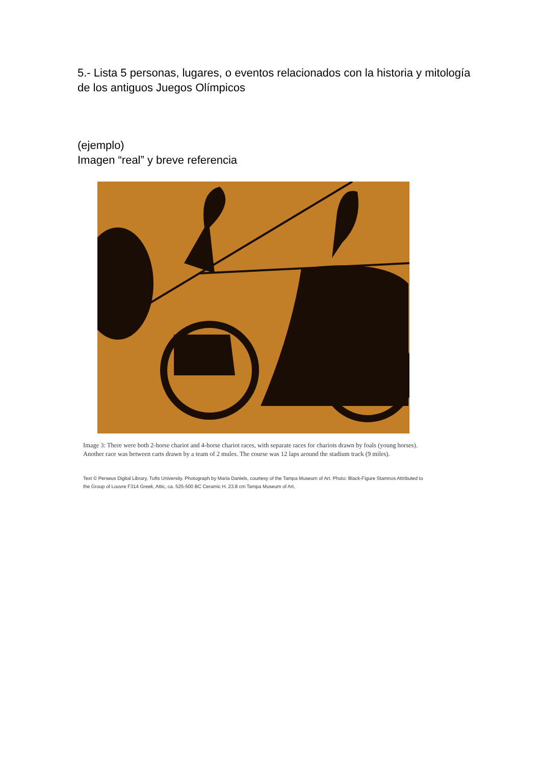5.- Lista 5 personas, lugares, o eventos relacionados con la historia y mitología de los antiguos Juegos Olímpicos
(ejemplo)
Imagen “real” y breve referencia
Image 3: There were both 2-horse chariot and 4-horse chariot races, with separate races for chariots drawn by foals (young horses). Another race was between carts drawn by a team of 2 mules. The course was 12 laps around the stadium track (9 miles).
Text © Perseus Digital Library, Tufts University. Photograph by Maria Daniels, courtesy of the Tampa Museum of Art. Photo: Black-Figure Stamnos Attributed to the Group of Louvre F314 Greek, Attic, ca. 525-500 BC Ceramic H. 23.8 cm Tampa Museum of Art,